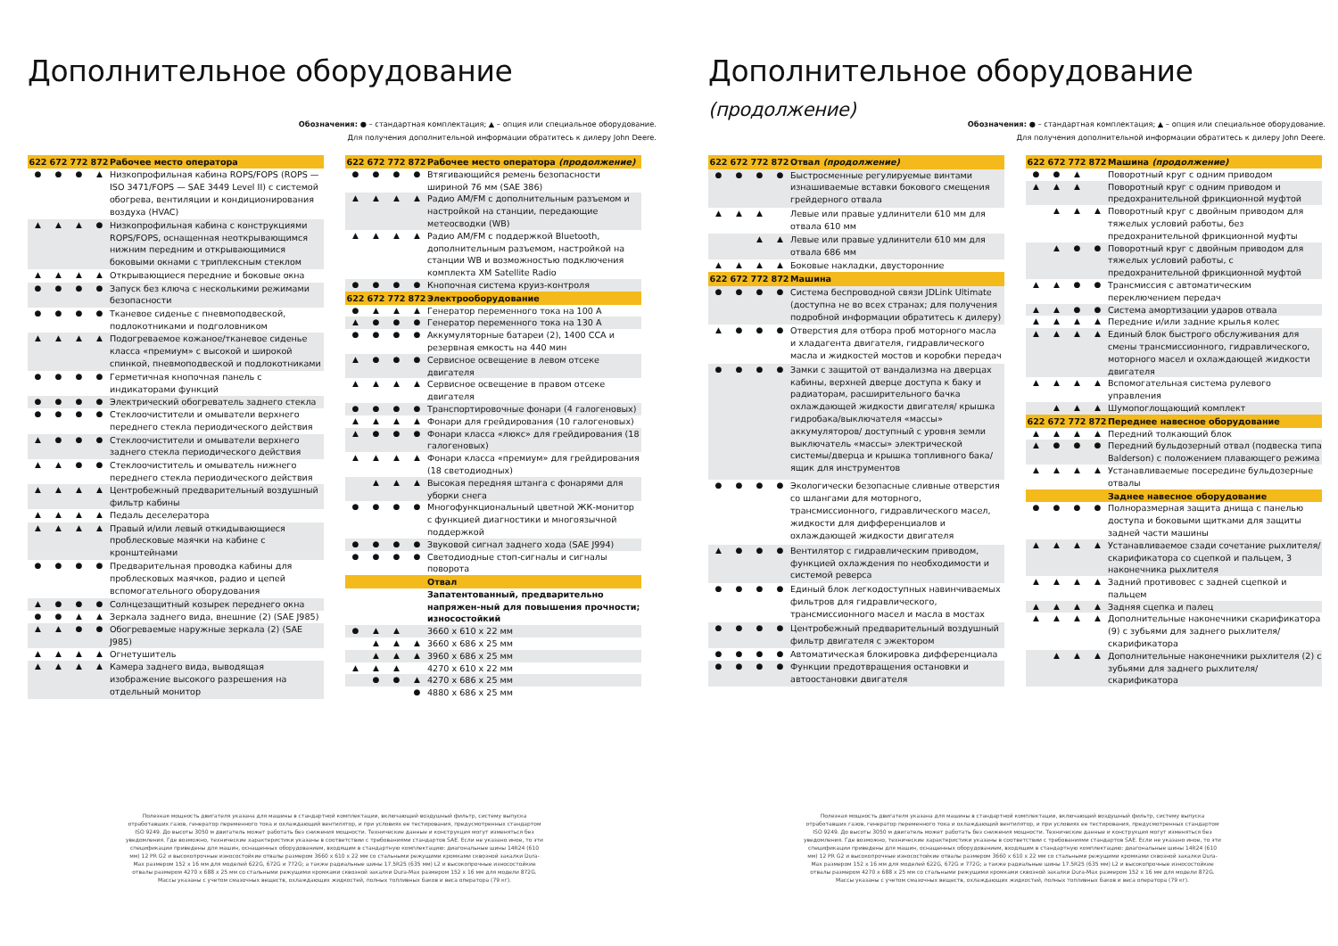Дополнительное оборудование
Обозначения: ● – стандартная комплектация; ▲ – опция или специальное оборудование.
Для получения дополнительной информации обратитесь к дилеру John Deere.
| 622 | 672 | 772 | 872 | Рабочее место оператора |
| --- | --- | --- | --- | --- |
| ● | ● | ● | ▲ | Низкопрофильная кабина ROPS/FOPS (ROPS — ISO 3471/FOPS — SAE 3449 Level II) с системой обогрева, вентиляции и кондиционирования воздуха (HVAC) |
| ▲ | ▲ | ▲ | ● | Низкопрофильная кабина с конструкциями ROPS/FOPS, оснащенная неоткрывающимся нижним передним и открывающимися боковыми окнами с триплексным стеклом |
| ▲ | ▲ | ▲ | ▲ | Открывающиеся передние и боковые окна |
| ● | ● | ● | ● | Запуск без ключа с несколькими режимами безопасности |
| ● | ● | ● | ● | Тканевое сиденье с пневмоподвеской, подлокотниками и подголовником |
| ▲ | ▲ | ▲ | ▲ | Подогреваемое кожаное/тканевое сиденье класса «премиум» с высокой и широкой спинкой, пневмоподвеской и подлокотниками |
| ● | ● | ● | ● | Герметичная кнопочная панель с индикаторами функций |
| ● | ● | ● | ● | Электрический обогреватель заднего стекла |
| ● | ● | ● | ● | Стеклоочистители и омыватели верхнего переднего стекла периодического действия |
| ▲ | ● | ● | ● | Стеклоочистители и омыватели верхнего заднего стекла периодического действия |
| ▲ | ▲ | ● | ● | Стеклоочиститель и омыватель нижнего переднего стекла периодического действия |
| ▲ | ▲ | ▲ | ▲ | Центробежный предварительный воздушный фильтр кабины |
| ▲ | ▲ | ▲ | ▲ | Педаль деселератора |
| ▲ | ▲ | ▲ | ▲ | Правый и/или левый откидывающиеся проблесковые маячки на кабине с кронштейнами |
| ● | ● | ● | ● | Предварительная проводка кабины для проблесковых маячков, радио и цепей вспомогательного оборудования |
| ▲ | ● | ● | ● | Солнцезащитный козырек переднего окна |
| ● | ● | ▲ | ▲ | Зеркала заднего вида, внешние (2) (SAE J985) |
| ▲ | ▲ | ● | ● | Обогреваемые наружные зеркала (2) (SAE J985) |
| ▲ | ▲ | ▲ | ▲ | Огнетушитель |
| ▲ | ▲ | ▲ | ▲ | Камера заднего вида, выводящая изображение высокого разрешения на отдельный монитор |
| 622 | 672 | 772 | 872 | Рабочее место оператора (продолжение) |
| --- | --- | --- | --- | --- |
| ● | ● | ● | ● | Втягивающийся ремень безопасности шириной 76 мм (SAE 386) |
| ▲ | ▲ | ▲ | ▲ | Радио AM/FM с дополнительным разъемом и настройкой на станции, передающие метеосводки (WB) |
| ▲ | ▲ | ▲ | ▲ | Радио AM/FM с поддержкой Bluetooth, дополнительным разъемом, настройкой на станции WB и возможностью подключения комплекта XM Satellite Radio |
| ● | ● | ● | ● | Кнопочная система круиз-контроля |
| 622 | 672 | 772 | 872 | Электрооборудование |
| ● | ▲ | ▲ | ▲ | Генератор переменного тока на 100 А |
| ▲ | ● | ● | ● | Генератор переменного тока на 130 А |
| ● | ● | ● | ● | Аккумуляторные батареи (2), 1400 CCA и резервная емкость на 440 мин |
| ▲ | ● | ● | ● | Сервисное освещение в левом отсеке двигателя |
| ▲ | ▲ | ▲ | ▲ | Сервисное освещение в правом отсеке двигателя |
| ● | ● | ● | ● | Транспортировочные фонари (4 галогеновых) |
| ▲ | ▲ | ▲ | ▲ | Фонари для грейдирования (10 галогеновых) |
| ▲ | ● | ● | ● | Фонари класса «люкс» для грейдирования (18 галогеновых) |
| ▲ | ▲ | ▲ | ▲ | Фонари класса «премиум» для грейдирования (18 светодиодных) |
| | ▲ | ▲ | ▲ | Высокая передняя штанга с фонарями для уборки снега |
| ● | ● | ● | ● | Многофункциональный цветной ЖК-монитор с функцией диагностики и многоязычной поддержкой |
| ● | ● | ● | ● | Звуковой сигнал заднего хода (SAE J994) |
| ● | ● | ● | ● | Светодиодные стоп-сигналы и сигналы поворота |
| | | | | Отвал |
| | | | | Запатентованный, предварительно напряжен-ный для повышения прочности; износостойкий |
| ● | ▲ | ▲ | | 3660 x 610 x 22 мм |
| | ▲ | ▲ | ▲ | 3660 x 686 x 25 мм |
| | ▲ | ▲ | ▲ | 3960 x 686 x 25 мм |
| ▲ | ▲ | ▲ | | 4270 x 610 x 22 мм |
| | ● | ● | ▲ | 4270 x 686 x 25 мм |
| | | | ● | 4880 x 686 x 25 мм |
Полезная мощность двигателя указана для машины в стандартной комплектации, включающей воздушный фильтр, систему выпуска отработавших газов, генератор переменного тока и охлаждающий вентилятор, и при условиях ее тестирования, предусмотренных стандартом ISO 9249. До высоты 3050 м двигатель может работать без снижения мощности. Технические данные и конструкция могут изменяться без уведомления. Где возможно, технические характеристики указаны в соответствии с требованиями стандартов SAE. Если не указано иное, то эти спецификации приведены для машин, оснащенных оборудованием, входящим в стандартную комплектацию: диагональные шины 14R24 (610 мм) 12 PR G2 и высокопрочные износостойкие отвалы размером 3660 x 610 x 22 мм со стальными режущими кромками сквозной закалки Dura-Max размером 152 x 16 мм для моделей 622G, 672G и 772G; а также радиальные шины 17.5R25 (635 мм) L2 и высокопрочные износостойкие отвалы размером 4270 x 688 x 25 мм со стальными режущими кромками сквозной закалки Dura-Max размером 152 x 16 мм для модели 872G. Массы указаны с учетом смазочных веществ, охлаждающих жидкостей, полных топливных баков и веса оператора (79 кг).
Дополнительное оборудование (продолжение)
Обозначения: ● – стандартная комплектация; ▲ – опция или специальное оборудование.
Для получения дополнительной информации обратитесь к дилеру John Deere.
| 622 | 672 | 772 | 872 | Отвал (продолжение) |
| --- | --- | --- | --- | --- |
| ● | ● | ● | ● | Быстросменные регулируемые винтами изнашиваемые вставки бокового смещения грейдерного отвала |
| ▲ | ▲ | ▲ | | Левые или правые удлинители 610 мм для отвала 610 мм |
| | | ▲ | ▲ | Левые или правые удлинители 610 мм для отвала 686 мм |
| ▲ | ▲ | ▲ | ▲ | Боковые накладки, двусторонние |
| 622 | 672 | 772 | 872 | Машина |
| ● | ● | ● | ● | Система беспроводной связи JDLink Ultimate (доступна не во всех странах; для получения подробной информации обратитесь к дилеру) |
| ▲ | ● | ● | ● | Отверстия для отбора проб моторного масла и хладагента двигателя, гидравлического масла и жидкостей мостов и коробки передач |
| ● | ● | ● | ● | Замки с защитой от вандализма на дверцах кабины, верхней дверце доступа к баку и радиаторам, расширительного бачка охлаждающей жидкости двигателя/ крышка гидробака/выключателя «массы» аккумуляторов/ доступный с уровня земли выключатель «массы» электрической системы/дверца и крышка топливного бака/ящик для инструментов |
| ● | ● | ● | ● | Экологически безопасные сливные отверстия со шлангами для моторного, трансмиссионного, гидравлического масел, жидкости для дифференциалов и охлаждающей жидкости двигателя |
| ▲ | ● | ● | ● | Вентилятор с гидравлическим приводом, функцией охлаждения по необходимости и системой реверса |
| ● | ● | ● | ● | Единый блок легкодоступных навинчиваемых фильтров для гидравлического, трансмиссионного масел и масла в мостах |
| ● | ● | ● | ● | Центробежный предварительный воздушный фильтр двигателя с эжектором |
| ● | ● | ● | ● | Автоматическая блокировка дифференциала |
| ● | ● | ● | ● | Функции предотвращения остановки и автоостановки двигателя |
| 622 | 672 | 772 | 872 | Машина (продолжение) |
| --- | --- | --- | --- | --- |
| ● | ● | ▲ | | Поворотный круг с одним приводом |
| ▲ | ▲ | ▲ | | Поворотный круг с одним приводом и предохранительной фрикционной муфтой |
| | ▲ | ▲ | ▲ | Поворотный круг с двойным приводом для тяжелых условий работы, без предохранительной фрикционной муфты |
| | ▲ | ● | ● | Поворотный круг с двойным приводом для тяжелых условий работы, с предохранительной фрикционной муфтой |
| ▲ | ▲ | ● | ● | Трансмиссия с автоматическим переключением передач |
| ▲ | ▲ | ● | ● | Система амортизации ударов отвала |
| ▲ | ▲ | ▲ | ▲ | Передние и/или задние крылья колес |
| ▲ | ▲ | ▲ | ▲ | Единый блок быстрого обслуживания для смены трансмиссионного, гидравлического, моторного масел и охлаждающей жидкости двигателя |
| ▲ | ▲ | ▲ | ▲ | Вспомогательная система рулевого управления |
| | ▲ | ▲ | ▲ | Шумопоглощающий комплект |
| 622 | 672 | 772 | 872 | Переднее навесное оборудование |
| ▲ | ▲ | ▲ | ▲ | Передний толкающий блок |
| ▲ | ● | ● | ● | Передний бульдозерный отвал (подвеска типа Balderson) с положением плавающего режима |
| ▲ | ▲ | ▲ | ▲ | Устанавливаемые посередине бульдозерные отвалы |
| | | | | Заднее навесное оборудование |
| ● | ● | ● | ● | Полноразмерная защита днища с панелью доступа и боковыми щитками для защиты задней части машины |
| ▲ | ▲ | ▲ | ▲ | Устанавливаемое сзади сочетание рыхлителя/ скарификатора со сцепкой и пальцем, 3 наконечника рыхлителя |
| ▲ | ▲ | ▲ | ▲ | Задний противовес с задней сцепкой и пальцем |
| ▲ | ▲ | ▲ | ▲ | Задняя сцепка и палец |
| ▲ | ▲ | ▲ | ▲ | Дополнительные наконечники скарификатора (9) с зубьями для заднего рыхлителя/ скарификатора |
| | ▲ | ▲ | ▲ | Дополнительные наконечники рыхлителя (2) с зубьями для заднего рыхлителя/ скарификатора |
Полезная мощность двигателя указана для машины в стандартной комплектации, включающей воздушный фильтр, систему выпуска отработавших газов, генератор переменного тока и охлаждающий вентилятор, и при условиях ее тестирования, предусмотренных стандартом ISO 9249. До высоты 3050 м двигатель может работать без снижения мощности. Технические данные и конструкция могут изменяться без уведомления. Где возможно, технические характеристики указаны в соответствии с требованиями стандартов SAE. Если не указано иное, то эти спецификации приведены для машин, оснащенных оборудованием, входящим в стандартную комплектацию: диагональные шины 14R24 (610 мм) 12 PR G2 и высокопрочные износостойкие отвалы размером 3660 x 610 x 22 мм со стальными режущими кромками сквозной закалки Dura-Max размером 152 x 16 мм для моделей 622G, 672G и 772G; а также радиальные шины 17.5R25 (635 мм) L2 и высокопрочные износостойкие отвалы размером 4270 x 688 x 25 мм со стальными режущими кромками сквозной закалки Dura-Max размером 152 x 16 мм для модели 872G. Массы указаны с учетом смазочных веществ, охлаждающих жидкостей, полных топливных баков и веса оператора (79 кг).